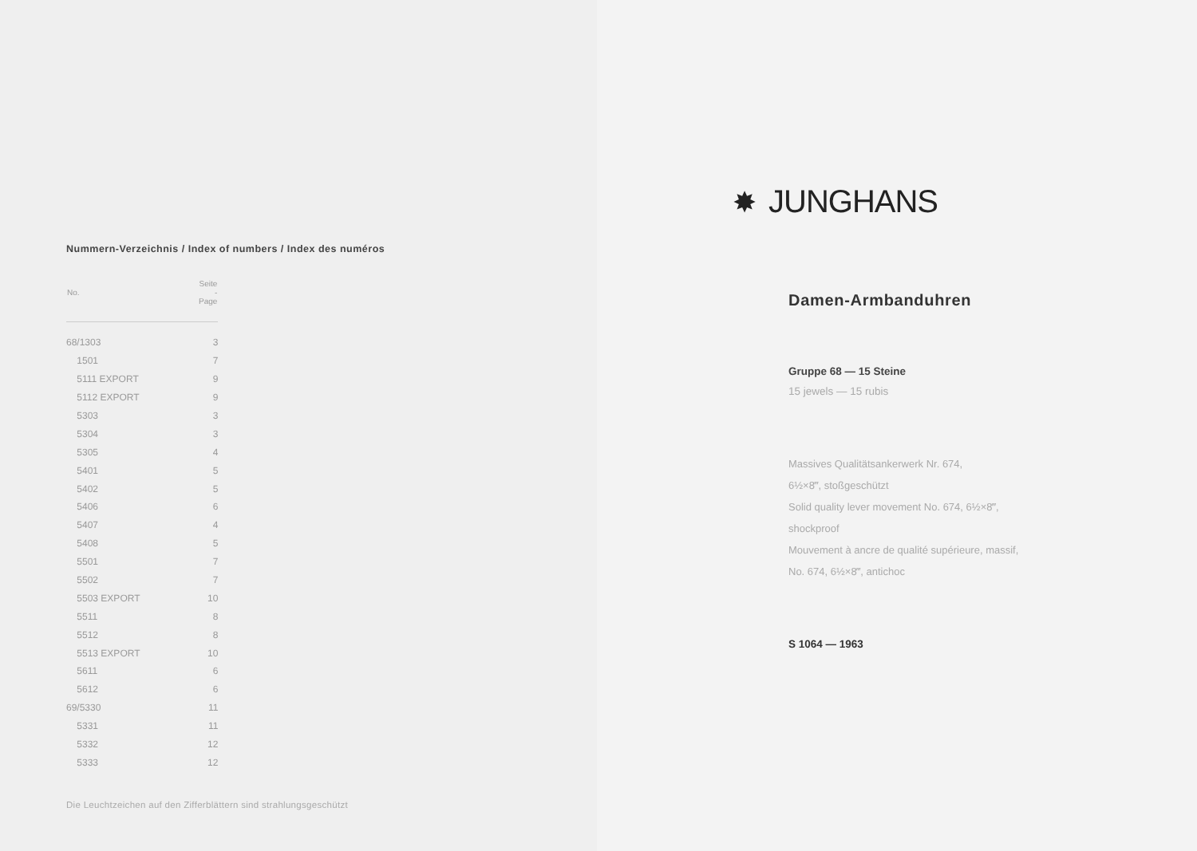Nummern-Verzeichnis / Index of numbers / Index des numéros
| No. | Seite - Page |
| --- | --- |
| 68/1303 | 3 |
| 1501 | 7 |
| 5111 EXPORT | 9 |
| 5112 EXPORT | 9 |
| 5303 | 3 |
| 5304 | 3 |
| 5305 | 4 |
| 5401 | 5 |
| 5402 | 5 |
| 5406 | 6 |
| 5407 | 4 |
| 5408 | 5 |
| 5501 | 7 |
| 5502 | 7 |
| 5503 EXPORT | 10 |
| 5511 | 8 |
| 5512 | 8 |
| 5513 EXPORT | 10 |
| 5611 | 6 |
| 5612 | 6 |
| 69/5330 | 11 |
| 5331 | 11 |
| 5332 | 12 |
| 5333 | 12 |
Die Leuchtzeichen auf den Zifferblättern sind strahlungsgeschützt
✸ JUNGHANS
Damen-Armbanduhren
Gruppe 68 — 15 Steine
15 jewels — 15 rubis
Massives Qualitätsankerwerk Nr. 674,
6½×8‴, stoßgeschützt
Solid quality lever movement No. 674, 6½×8‴,
shockproof
Mouvement à ancre de qualité supérieure, massif,
No. 674, 6½×8‴, antichoc
S 1064 — 1963